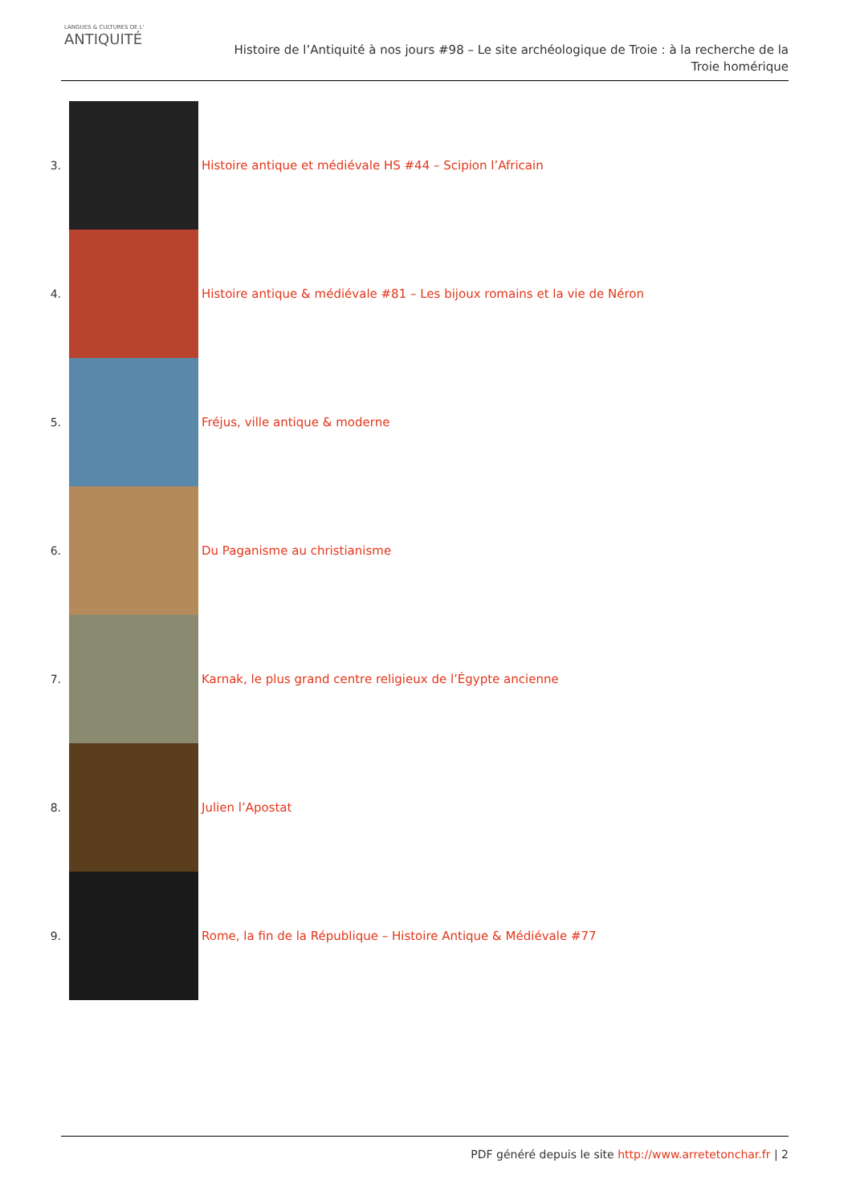LANGUES & CULTURES DE L'
ANTIQUITÉ
Histoire de l’Antiquité à nos jours #98 – Le site archéologique de Troie : à la recherche de la
Troie homérique
3.
Histoire antique et médiévale HS #44 – Scipion l’Africain
4.
Histoire antique & médiévale #81 – Les bijoux romains et la vie de Néron
5.
Fréjus, ville antique & moderne
6. Du Paganisme au christianisme
7.
Karnak, le plus grand centre religieux de l’Égypte ancienne
8. Julien l’Apostat
9.
Rome, la fin de la République – Histoire Antique & Médiévale #77
PDF généré depuis le site http://www.arretetonchar.fr | 2